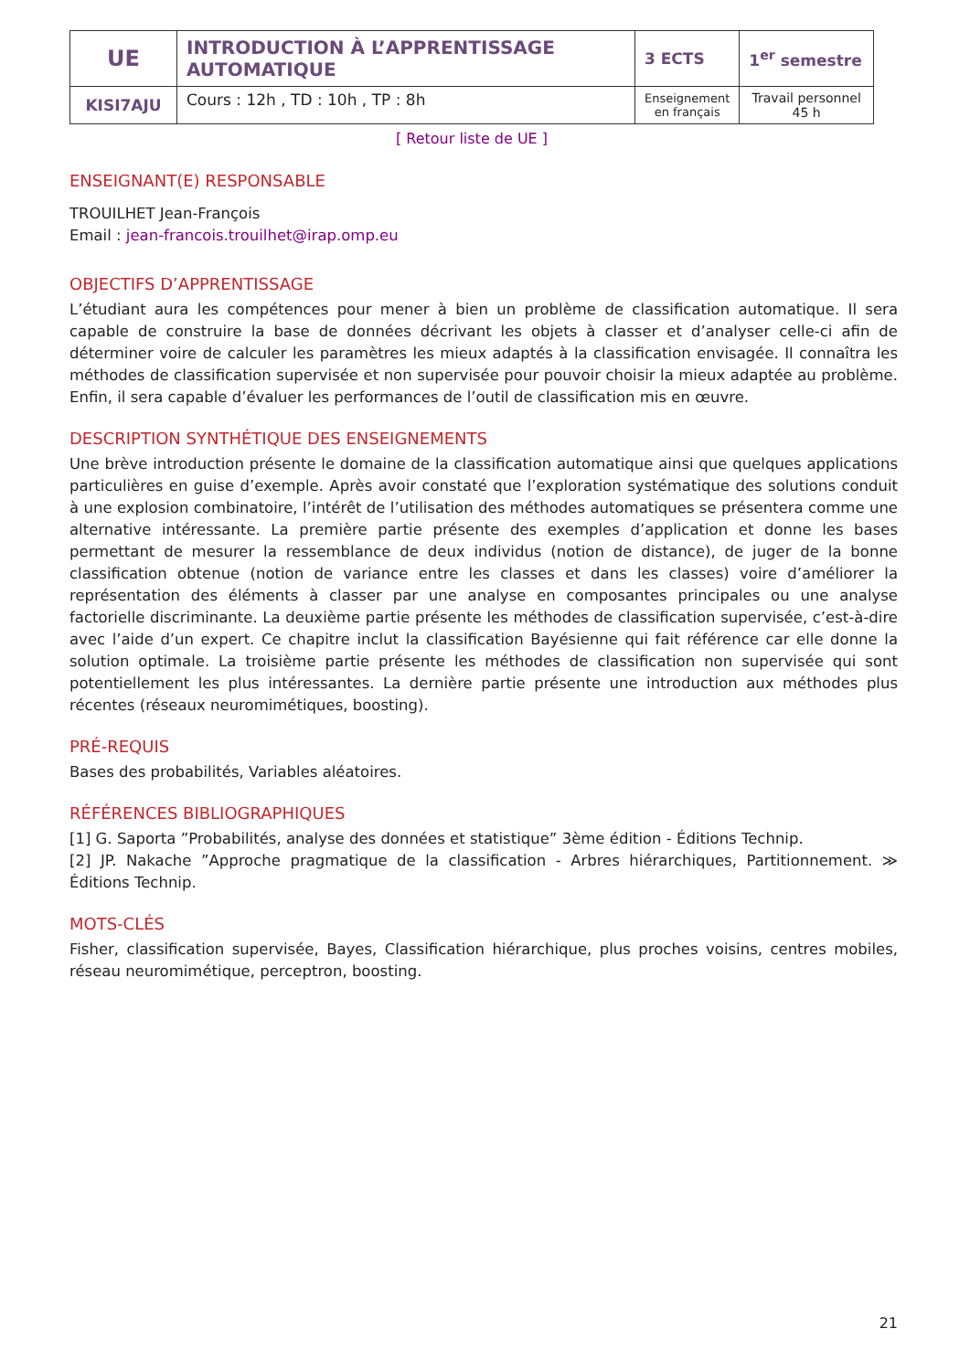| UE | INTRODUCTION À L’APPRENTISSAGE AUTOMATIQUE | 3 ECTS | 1<sup>er</sup> semestre |
| KISI7AJU | Cours : 12h , TD : 10h , TP : 8h | Enseignement en français | Travail personnel 45 h |
[ Retour liste de UE ]
ENSEIGNANT(E) RESPONSABLE
TROUILHET Jean-François
Email : jean-francois.trouilhet@irap.omp.eu
OBJECTIFS D’APPRENTISSAGE
L’étudiant aura les compétences pour mener à bien un problème de classification automatique. Il sera capable de construire la base de données décrivant les objets à classer et d’analyser celle-ci afin de déterminer voire de calculer les paramètres les mieux adaptés à la classification envisagée. Il connaîtra les méthodes de classification supervisée et non supervisée pour pouvoir choisir la mieux adaptée au problème. Enfin, il sera capable d’évaluer les performances de l’outil de classification mis en œuvre.
DESCRIPTION SYNTHÉTIQUE DES ENSEIGNEMENTS
Une brève introduction présente le domaine de la classification automatique ainsi que quelques applications particulières en guise d’exemple. Après avoir constaté que l’exploration systématique des solutions conduit à une explosion combinatoire, l’intérêt de l’utilisation des méthodes automatiques se présentera comme une alternative intéressante. La première partie présente des exemples d’application et donne les bases permettant de mesurer la ressemblance de deux individus (notion de distance), de juger de la bonne classification obtenue (notion de variance entre les classes et dans les classes) voire d’améliorer la représentation des éléments à classer par une analyse en composantes principales ou une analyse factorielle discriminante. La deuxième partie présente les méthodes de classification supervisée, c’est-à-dire avec l’aide d’un expert. Ce chapitre inclut la classification Bayésienne qui fait référence car elle donne la solution optimale. La troisième partie présente les méthodes de classification non supervisée qui sont potentiellement les plus intéressantes. La dernière partie présente une introduction aux méthodes plus récentes (réseaux neuromimétiques, boosting).
PRÉ-REQUIS
Bases des probabilités, Variables aléatoires.
RÉFÉRENCES BIBLIOGRAPHIQUES
[1] G. Saporta ”Probabilités, analyse des données et statistique” 3ème édition - Éditions Technip.
[2] JP. Nakache ”Approche pragmatique de la classification - Arbres hiérarchiques, Partitionnement. ≫ Éditions Technip.
MOTS-CLÉS
Fisher, classification supervisée, Bayes, Classification hiérarchique, plus proches voisins, centres mobiles, réseau neuromimétique, perceptron, boosting.
21